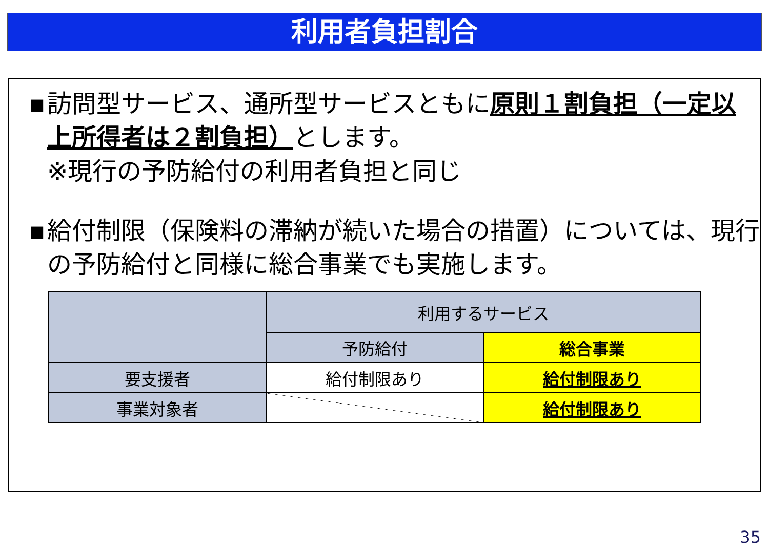利用者負担割合
▪ 訪問型サービス、通所型サービスともに原則１割負担（一定以上所得者は２割負担）とします。
※現行の予防給付の利用者負担と同じ
▪ 給付制限（保険料の滞納が続いた場合の措置）については、現行の予防給付と同様に総合事業でも実施します。
| | 利用するサービス | |
| | 予防給付 | 総合事業 |
| 要支援者 | 給付制限あり | 給付制限あり |
| 事業対象者 | | 給付制限あり |
35